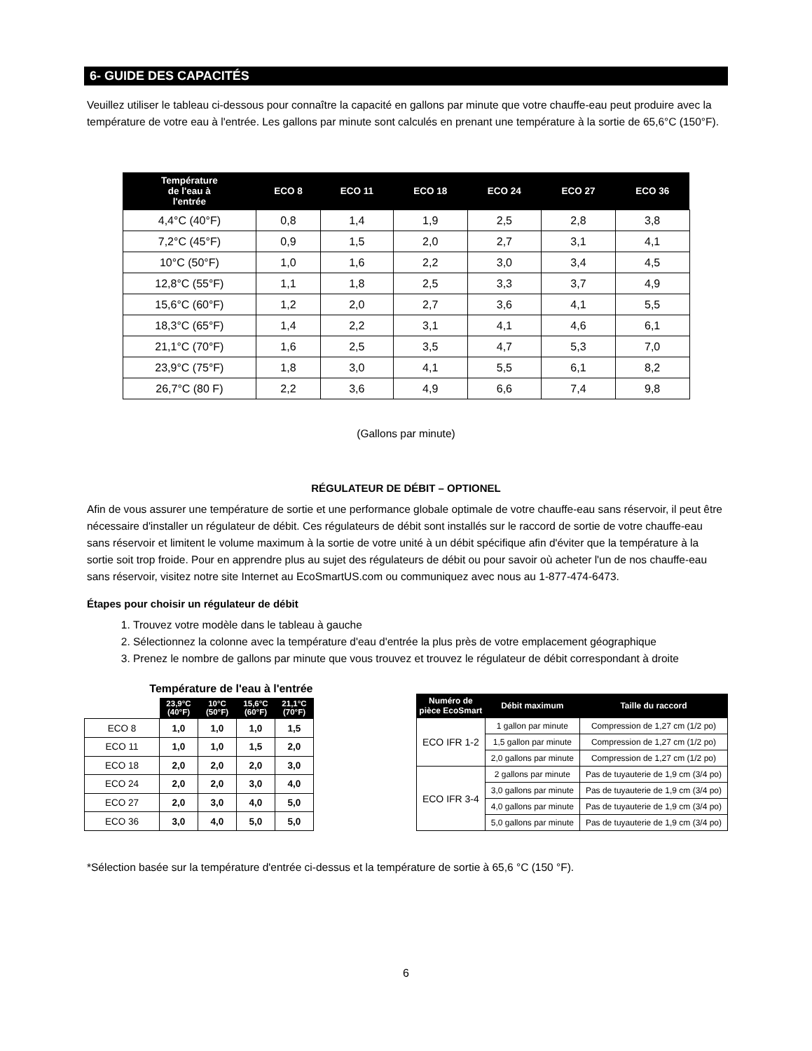6- GUIDE DES CAPACITÉS
Veuillez utiliser le tableau ci-dessous pour connaître la capacité en gallons par minute que votre chauffe-eau peut produire avec la température de votre eau à l'entrée. Les gallons par minute sont calculés en prenant une température à la sortie de 65,6°C (150°F).
| Température de l'eau à l'entrée | ECO 8 | ECO 11 | ECO 18 | ECO 24 | ECO 27 | ECO 36 |
| --- | --- | --- | --- | --- | --- | --- |
| 4,4°C (40°F) | 0,8 | 1,4 | 1,9 | 2,5 | 2,8 | 3,8 |
| 7,2°C (45°F) | 0,9 | 1,5 | 2,0 | 2,7 | 3,1 | 4,1 |
| 10°C (50°F) | 1,0 | 1,6 | 2,2 | 3,0 | 3,4 | 4,5 |
| 12,8°C (55°F) | 1,1 | 1,8 | 2,5 | 3,3 | 3,7 | 4,9 |
| 15,6°C (60°F) | 1,2 | 2,0 | 2,7 | 3,6 | 4,1 | 5,5 |
| 18,3°C (65°F) | 1,4 | 2,2 | 3,1 | 4,1 | 4,6 | 6,1 |
| 21,1°C (70°F) | 1,6 | 2,5 | 3,5 | 4,7 | 5,3 | 7,0 |
| 23,9°C (75°F) | 1,8 | 3,0 | 4,1 | 5,5 | 6,1 | 8,2 |
| 26,7°C (80 F) | 2,2 | 3,6 | 4,9 | 6,6 | 7,4 | 9,8 |
(Gallons par minute)
RÉGULATEUR DE DÉBIT – OPTIONEL
Afin de vous assurer une température de sortie et une performance globale optimale de votre chauffe-eau sans réservoir, il peut être nécessaire d'installer un régulateur de débit. Ces régulateurs de débit sont installés sur le raccord de sortie de votre chauffe-eau sans réservoir et limitent le volume maximum à la sortie de votre unité à un débit spécifique afin d'éviter que la température à la sortie soit trop froide. Pour en apprendre plus au sujet des régulateurs de débit ou pour savoir où acheter l'un de nos chauffe-eau sans réservoir, visitez notre site Internet au EcoSmartUS.com ou communiquez avec nous au 1-877-474-6473.
Étapes pour choisir un régulateur de débit
1. Trouvez votre modèle dans le tableau à gauche
2. Sélectionnez la colonne avec la température d'eau d'entrée la plus près de votre emplacement géographique
3. Prenez le nombre de gallons par minute que vous trouvez et trouvez le régulateur de débit correspondant à droite
| Température de l'eau à l'entrée | | | | |
| | 23,9°C (40°F) | 10°C (50°F) | 15,6°C (60°F) | 21,1°C (70°F) |
| ECO 8 | 1,0 | 1,0 | 1,0 | 1,5 |
| ECO 11 | 1,0 | 1,0 | 1,5 | 2,0 |
| ECO 18 | 2,0 | 2,0 | 2,0 | 3,0 |
| ECO 24 | 2,0 | 2,0 | 3,0 | 4,0 |
| ECO 27 | 2,0 | 3,0 | 4,0 | 5,0 |
| ECO 36 | 3,0 | 4,0 | 5,0 | 5,0 |
| Numéro de pièce EcoSmart | Débit maximum | Taille du raccord |
| --- | --- | --- |
| ECO IFR 1-2 | 1 gallon par minute | Compression de 1,27 cm (1/2 po) |
| | 1,5 gallon par minute | Compression de 1,27 cm (1/2 po) |
| | 2,0 gallons par minute | Compression de 1,27 cm (1/2 po) |
| ECO IFR 3-4 | 2 gallons par minute | Pas de tuyauterie de 1,9 cm (3/4 po) |
| | 3,0 gallons par minute | Pas de tuyauterie de 1,9 cm (3/4 po) |
| | 4,0 gallons par minute | Pas de tuyauterie de 1,9 cm (3/4 po) |
| | 5,0 gallons par minute | Pas de tuyauterie de 1,9 cm (3/4 po) |
*Sélection basée sur la température d'entrée ci-dessus et la température de sortie à 65,6 °C (150 °F).
6